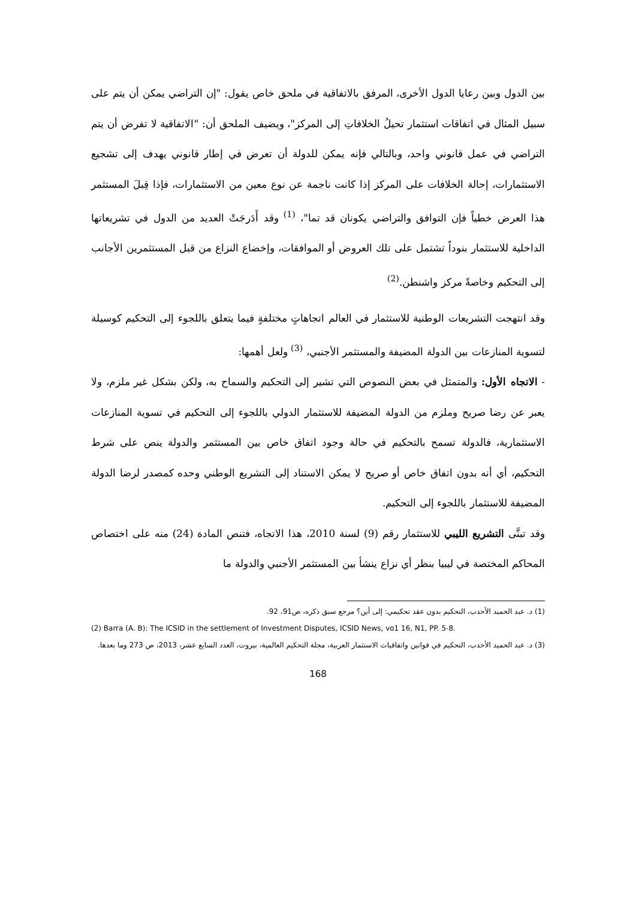بين الدول وبين رعايا الدول الأخرى، المرفق بالاتفاقية في ملحق خاص يقول: "إن التراضي يمكن أن يتم على سبيل المثال في اتفاقات استثمار تحيلُ الخلافاتِ إلى المركز"، ويضيف الملحق أن: "الاتفاقية لا تفرض أن يتم التراضي في عمل قانوني واحد، وبالتالي فإنه يمكن للدولة أن تعرض في إطار قانوني يهدف إلى تشجيع الاستثمارات، إحالة الخلافات على المركز إذا كانت ناجمة عن نوع معين من الاستثمارات، فإذا قِبلَ المستثمر هذا العرض خطياً فإن التوافق والتراضي يكونان قد تما"، <sup>(1)</sup> وقد أَدَرجَتْ العديد من الدول في تشريعاتها الداخلية للاستثمار بنوداً تشتمل على تلك العروض أو الموافقات، وإخضاع النزاع من قبل المستثمرين الأجانب إلى التحكيم وخاصةً مركز واشنطن.<sup>(2)</sup>
وقد انتهجت التشريعات الوطنية للاستثمار في العالم اتجاهاتٍ مختلفةٍ فيما يتعلق باللجوء إلى التحكيم كوسيلة لتسوية المنازعات بين الدولة المضيفة والمستثمر الأجنبي، <sup>(3)</sup> ولعل أهمها:
- الاتجاه الأول: والمتمثل في بعض النصوص التي تشير إلى التحكيم والسماح به، ولكن بشكل غير ملزم، ولا يعبر عن رضا صريح وملزم من الدولة المضيفة للاستثمار الدولي باللجوء إلى التحكيم في تسوية المنازعات الاستثمارية، فالدولة تسمح بالتحكيم في حالة وجود اتفاق خاص بين المستثمر والدولة ينص على شرط التحكيم، أي أنه بدون اتفاق خاص أو صريح لا يمكن الاستناد إلى التشريع الوطني وحده كمصدر لرضا الدولة المضيفة للاستثمار باللجوء إلى التحكيم.
وقد تبنَّى التشريع الليبي للاستثمار رقم (9) لسنة 2010، هذا الاتجاه، فتنص المادة (24) منه على اختصاص المحاكم المختصة في ليبيا بنظر أي نزاع ينشأ بين المستثمر الأجنبي والدولة ما
(1) د. عبد الحميد الأحدب، التحكيم بدون عقد تحكيمي: إلى أين؟ مرجع سبق ذكره، ص91، 92.
(2) Barra (A. B): The ICSID in the settlement of Investment Disputes, ICSID News, vo1 16, N1, PP. 5-8.
(3) د. عبد الحميد الأحدب، التحكيم في قوانين واتفاقيات الاستثمار العربية، مجلة التحكيم العالمية، بيروت، العدد السابع عشر، 2013، ص 273 وما بعدها.
168